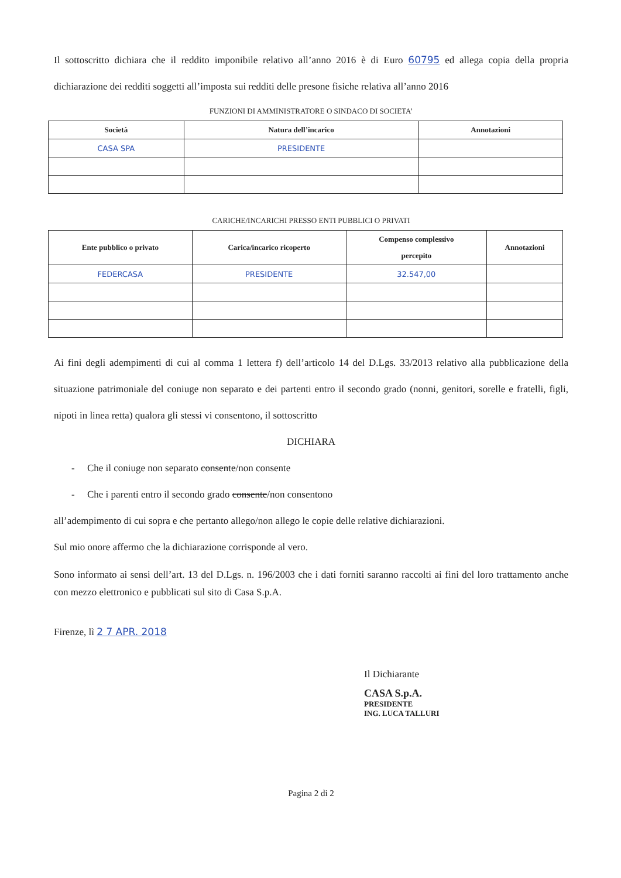Il sottoscritto dichiara che il reddito imponibile relativo all’anno 2016 è di Euro 60795 ed allega copia della propria dichiarazione dei redditi soggetti all’imposta sui redditi delle presone fisiche relativa all’anno 2016
FUNZIONI DI AMMINISTRATORE O SINDACO DI SOCIETA’
| Società | Natura dell’incarico | Annotazioni |
| --- | --- | --- |
| CASA SPA | PRESIDENTE | |
CARICHE/INCARICHI PRESSO ENTI PUBBLICI O PRIVATI
| Ente pubblico o privato | Carica/incarico ricoperto | Compenso complessivo percepito | Annotazioni |
| --- | --- | --- | --- |
| FEDERCASA | PRESIDENTE | 32.547,00 | |
Ai fini degli adempimenti di cui al comma 1 lettera f) dell’articolo 14 del D.Lgs. 33/2013 relativo alla pubblicazione della situazione patrimoniale del coniuge non separato e dei partenti entro il secondo grado (nonni, genitori, sorelle e fratelli, figli, nipoti in linea retta) qualora gli stessi vi consentono, il sottoscritto
DICHIARA
- Che il coniuge non separato consente/non consente
- Che i parenti entro il secondo grado consente/non consentono
all’adempimento di cui sopra e che pertanto allego/non allego le copie delle relative dichiarazioni.
Sul mio onore affermo che la dichiarazione corrisponde al vero.
Sono informato ai sensi dell’art. 13 del D.Lgs. n. 196/2003 che i dati forniti saranno raccolti ai fini del loro trattamento anche con mezzo elettronico e pubblicati sul sito di Casa S.p.A.
Firenze, lì 2 7 APR. 2018
Il Dichiarante
CASA S.p.A.
PRESIDENTE
ING. LUCA TALLURI
Pagina 2 di 2